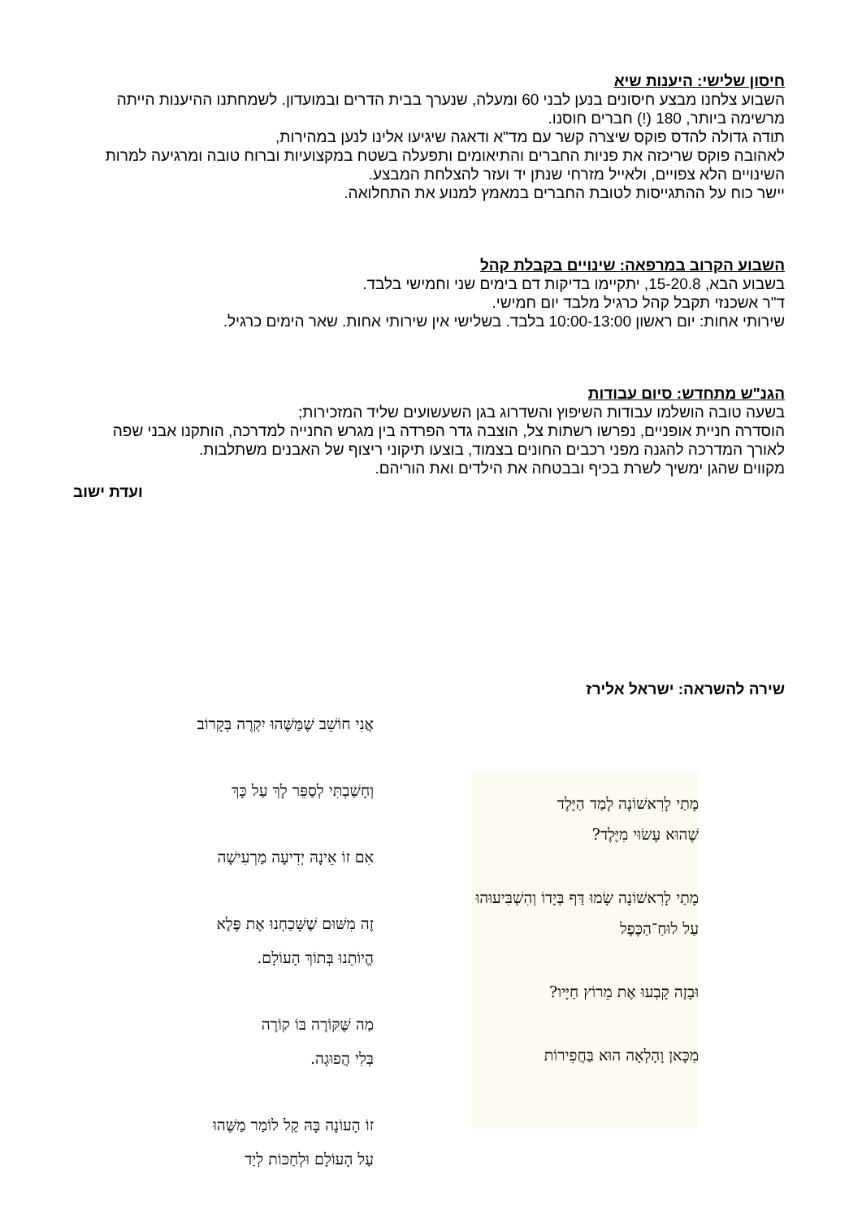חיסון שלישי: היענות שיא
השבוע צלחנו מבצע חיסונים בנען לבני 60 ומעלה, שנערך בבית הדרים ובמועדון. לשמחתנו ההיענות הייתה מרשימה ביותר, 180 (!) חברים חוסנו.
תודה גדולה להדס פוקס שיצרה קשר עם מד"א ודאגה שיגיעו אלינו לנען במהירות,
לאהובה פוקס שריכזה את פניות החברים והתיאומים ותפעלה בשטח במקצועיות וברוח טובה ומרגיעה למרות השינויים הלא צפויים, ולאייל מזרחי שנתן יד ועזר להצלחת המבצע.
יישר כוח על ההתגייסות לטובת החברים במאמץ למנוע את התחלואה.
השבוע הקרוב במרפאה: שינויים בקבלת קהל
בשבוע הבא, 15-20.8, יתקיימו בדיקות דם בימים שני וחמישי בלבד.
ד"ר אשכנזי תקבל קהל כרגיל מלבד יום חמישי.
שירותי אחות: יום ראשון 10:00-13:00 בלבד. בשלישי אין שירותי אחות. שאר הימים כרגיל.
הגנ"ש מתחדש: סיום עבודות
בשעה טובה הושלמו עבודות השיפוץ והשדרוג בגן השעשועים שליד המזכירות;
הוסדרה חניית אופניים, נפרשו רשתות צל, הוצבה גדר הפרדה בין מגרש החנייה למדרכה, הותקנו אבני שפה לאורך המדרכה להגנה מפני רכבים החונים בצמוד, בוצעו תיקוני ריצוף של האבנים משתלבות.
מקווים שהגן ימשיך לשרת בכיף ובבטחה את הילדים ואת הוריהם.
ועדת ישוב
שירה להשראה: ישראל אלירז
אֲנִי חוֹשֵׁב שֶׁמַּשֶּׁהוּ יִקְרֶה בְּקָרוֹב
וְחָשַׁבְתִּי לְסַפֵּר לָךְ עַל כָּךְ
אִם זוֹ אֵינָהּ יְדִיעָה מַרְעִישָׁה
זֶה מִשּׁוּם שֶׁשָּׁכַחְנוּ אֶת פֶּלֶא
הֱיוֹתֵנוּ בְּתוֹךְ הָעוֹלָם.
מַה שֶּׁקּוֹרֶה בּוֹ קוֹרֶה
בְּלִי הֲפוּגָה.
זוֹ הָעוֹנָה בָּהּ קַל לוֹמַר מַשֶּׁהוּ
עַל הָעוֹלָם וּלְחַכּוֹת לְיַד
מָתַי לָרִאשׁוֹנָה לָמַד הַיֶּלֶד
שֶׁהוּא עָשׂוּי מִיֶּלֶד?
מָתַי לָרִאשׁוֹנָה שָׂמוּ דַּף בְּיָדוֹ וְהִשְׁבִּיעוּהוּ
עַל לוּחַ־הַכֶּפֶל
וּבָזֶה קָבְעוּ אֶת מֵרוֹץ חַיָּיו?
מִכָּאן וָהָלְאָה הוּא בַּחֲפִירוֹת